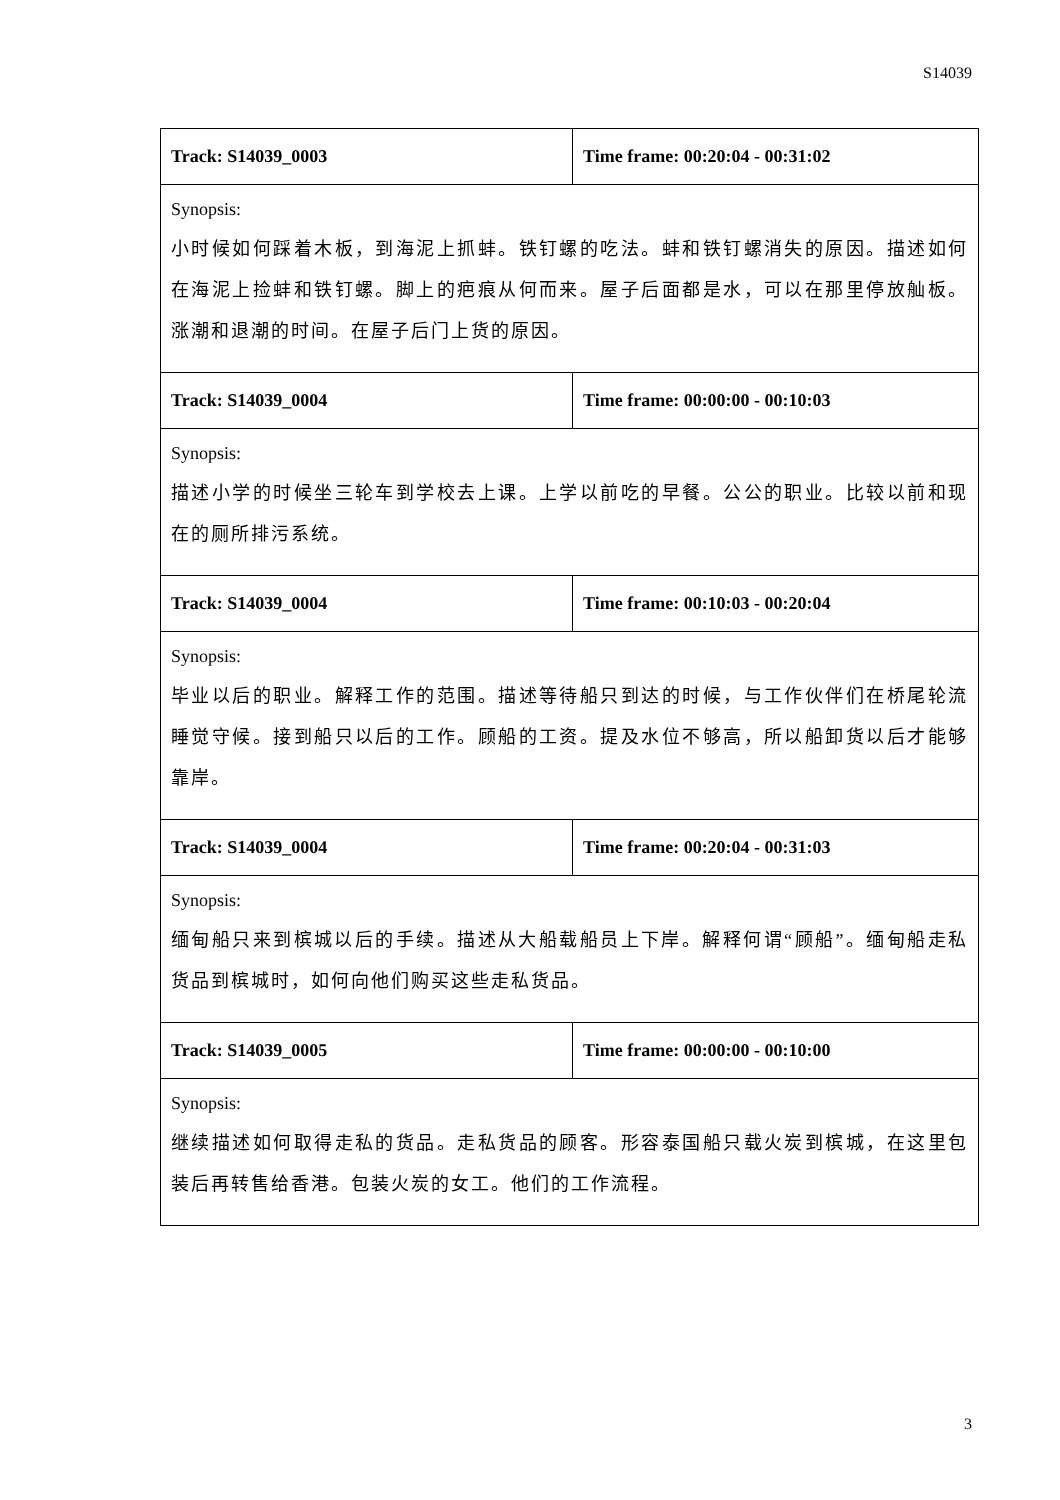S14039
| Track: S14039_0003 | Time frame: 00:20:04 - 00:31:02 |
| Synopsis: 小时候如何踩着木板，到海泥上抓蚌。铁钉螺的吃法。蚌和铁钉螺消失的原因。描述如何在海泥上捡蚌和铁钉螺。脚上的疤痕从何而来。屋子后面都是水，可以在那里停放舢板。涨潮和退潮的时间。在屋子后门上货的原因。 | |
| Track: S14039_0004 | Time frame: 00:00:00 - 00:10:03 |
| Synopsis: 描述小学的时候坐三轮车到学校去上课。上学以前吃的早餐。公公的职业。比较以前和现在的厕所排污系统。 | |
| Track: S14039_0004 | Time frame: 00:10:03 - 00:20:04 |
| Synopsis: 毕业以后的职业。解释工作的范围。描述等待船只到达的时候，与工作伙伴们在桥尾轮流睡觉守候。接到船只以后的工作。顾船的工资。提及水位不够高，所以船卸货以后才能够靠岸。 | |
| Track: S14039_0004 | Time frame: 00:20:04 - 00:31:03 |
| Synopsis: 缅甸船只来到槟城以后的手续。描述从大船载船员上下岸。解释何谓“顾船”。缅甸船走私货品到槟城时，如何向他们购买这些走私货品。 | |
| Track: S14039_0005 | Time frame: 00:00:00 - 00:10:00 |
| Synopsis: 继续描述如何取得走私的货品。走私货品的顾客。形容泰国船只载火炭到槟城，在这里包装后再转售给香港。包装火炭的女工。他们的工作流程。 | |
3